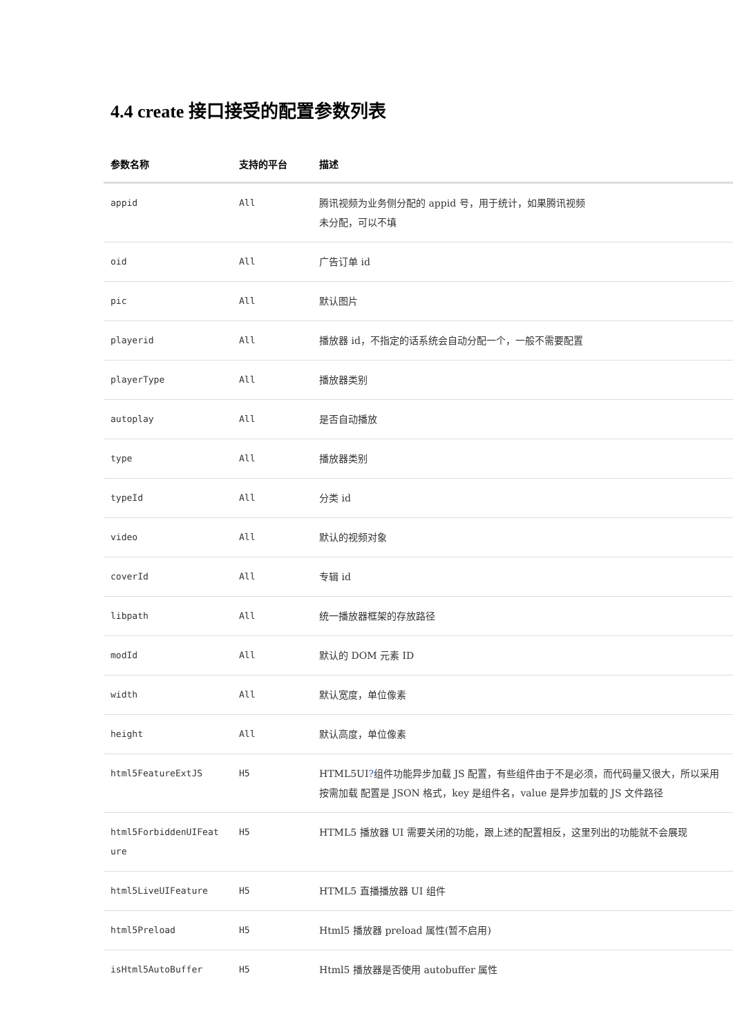4.4 create 接口接受的配置参数列表
| 参数名称 | 支持的平台 | 描述 |
| --- | --- | --- |
| appid | All | 腾讯视频为业务侧分配的 appid 号，用于统计，如果腾讯视频 未分配，可以不填 |
| oid | All | 广告订单 id |
| pic | All | 默认图片 |
| playerid | All | 播放器 id，不指定的话系统会自动分配一个，一般不需要配置 |
| playerType | All | 播放器类别 |
| autoplay | All | 是否自动播放 |
| type | All | 播放器类别 |
| typeId | All | 分类 id |
| video | All | 默认的视频对象 |
| coverId | All | 专辑 id |
| libpath | All | 统一播放器框架的存放路径 |
| modId | All | 默认的 DOM 元素 ID |
| width | All | 默认宽度，单位像素 |
| height | All | 默认高度，单位像素 |
| html5FeatureExtJS | H5 | HTML5UI ? 组件功能异步加载 JS 配置，有些组件由于不是必须，而代码量又很大，所以采用按需加载 配置是 JSON 格式，key 是组件名，value 是异步加载的 JS 文件路径 |
| html5ForbiddenUIFeat ure | H5 | HTML5 播放器 UI 需要关闭的功能，跟上述的配置相反，这里列出的功能就不会展现 |
| html5LiveUIFeature | H5 | HTML5 直播播放器 UI 组件 |
| html5Preload | H5 | Html5 播放器 preload 属性(暂不启用) |
| isHtml5AutoBuffer | H5 | Html5 播放器是否使用 autobuffer 属性 |